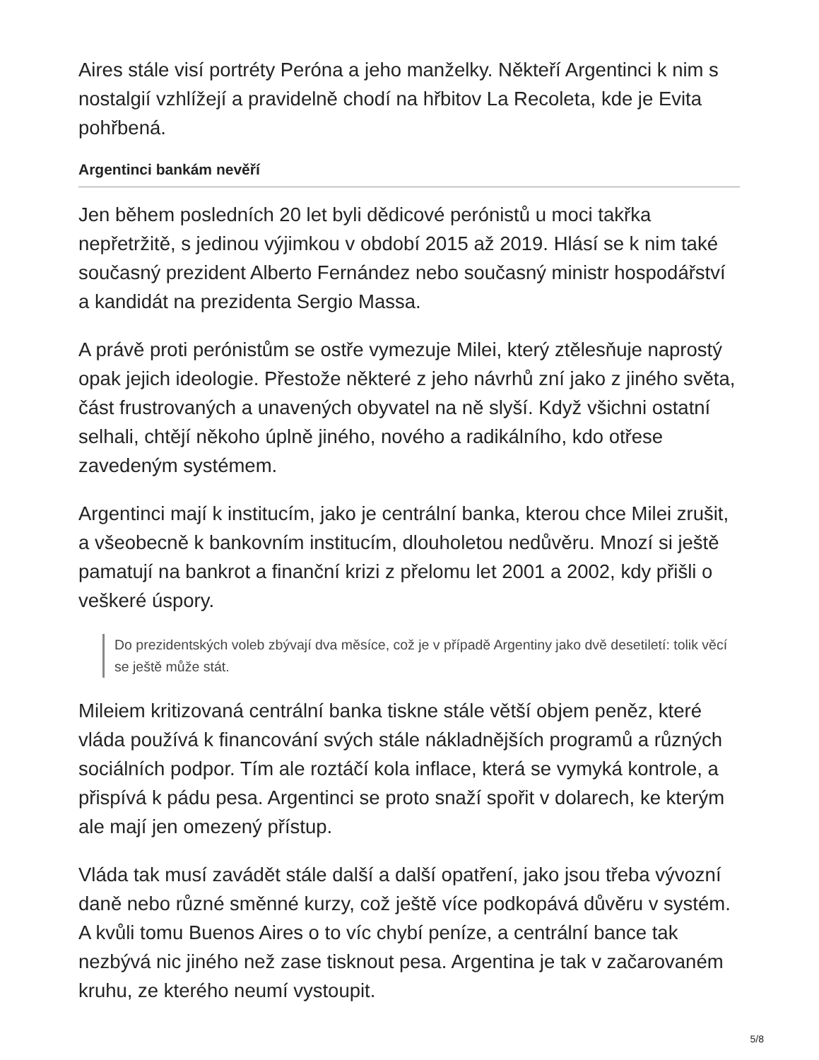Aires stále visí portréty Peróna a jeho manželky. Někteří Argentinci k nim s nostalgií vzhlížejí a pravidelně chodí na hřbitov La Recoleta, kde je Evita pohřbená.
Argentinci bankám nevěří
Jen během posledních 20 let byli dědicové perónistů u moci takřka nepřetržitě, s jedinou výjimkou v období 2015 až 2019. Hlásí se k nim také současný prezident Alberto Fernández nebo současný ministr hospodářství a kandidát na prezidenta Sergio Massa.
A právě proti perónistům se ostře vymezuje Milei, který ztělesňuje naprostý opak jejich ideologie. Přestože některé z jeho návrhů zní jako z jiného světa, část frustrovaných a unavených obyvatel na ně slyší. Když všichni ostatní selhali, chtějí někoho úplně jiného, nového a radikálního, kdo otřese zavedeným systémem.
Argentinci mají k institucím, jako je centrální banka, kterou chce Milei zrušit, a všeobecně k bankovním institucím, dlouholetou nedůvěru. Mnozí si ještě pamatují na bankrot a finanční krizi z přelomu let 2001 a 2002, kdy přišli o veškeré úspory.
Do prezidentských voleb zbývají dva měsíce, což je v případě Argentiny jako dvě desetiletí: tolik věcí se ještě může stát.
Mileiem kritizovaná centrální banka tiskne stále větší objem peněz, které vláda používá k financování svých stále nákladnějších programů a různých sociálních podpor. Tím ale roztáčí kola inflace, která se vymyká kontrole, a přispívá k pádu pesa. Argentinci se proto snaží spořit v dolarech, ke kterým ale mají jen omezený přístup.
Vláda tak musí zavádět stále další a další opatření, jako jsou třeba vývozní daně nebo různé směnné kurzy, což ještě více podkopává důvěru v systém. A kvůli tomu Buenos Aires o to víc chybí peníze, a centrální bance tak nezbývá nic jiného než zase tisknout pesa. Argentina je tak v začarovaném kruhu, ze kterého neumí vystoupit.
5/8